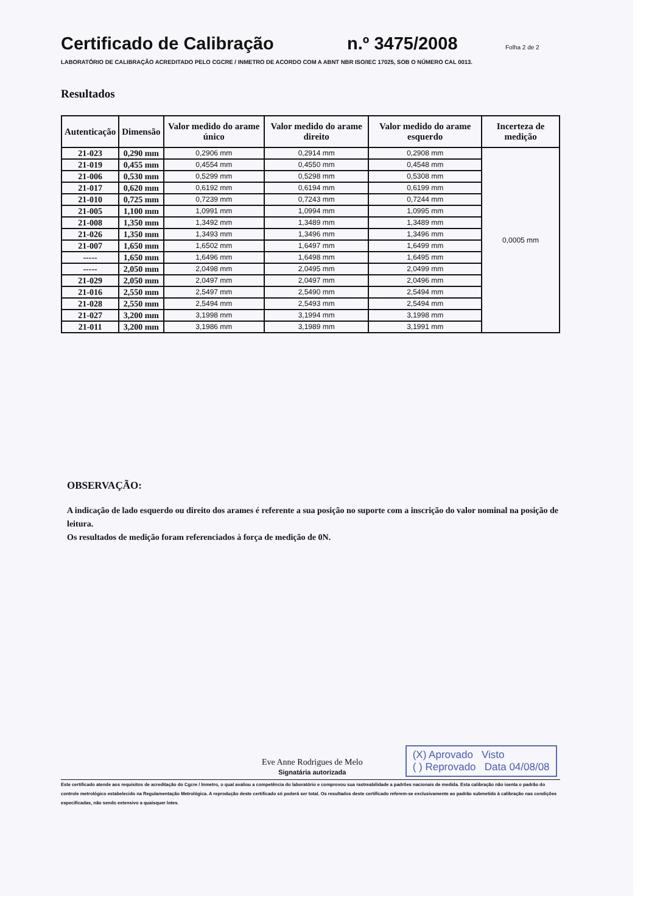Certificado de Calibração n.º 3475/2008 Folha 2 de 2
LABORATÓRIO DE CALIBRAÇÃO ACREDITADO PELO CGCRE / INMETRO DE ACORDO COM A ABNT NBR ISO/IEC 17025, SOB O NÚMERO CAL 0013.
Resultados
| Autenticação | Dimensão | Valor medido do arame único | Valor medido do arame direito | Valor medido do arame esquerdo | Incerteza de medição |
| --- | --- | --- | --- | --- | --- |
| 21-023 | 0,290 mm | 0,2906 mm | 0,2914 mm | 0,2908 mm | 0,0005 mm |
| 21-019 | 0,455 mm | 0,4554 mm | 0,4550 mm | 0,4548 mm | |
| 21-006 | 0,530 mm | 0,5299 mm | 0,5298 mm | 0,5308 mm | |
| 21-017 | 0,620 mm | 0,6192 mm | 0,6194 mm | 0,6199 mm | |
| 21-010 | 0,725 mm | 0,7239 mm | 0,7243 mm | 0,7244 mm | |
| 21-005 | 1,100 mm | 1,0991 mm | 1,0994 mm | 1,0995 mm | |
| 21-008 | 1,350 mm | 1,3492 mm | 1,3489 mm | 1,3489 mm | |
| 21-026 | 1,350 mm | 1,3493 mm | 1,3496 mm | 1,3496 mm | |
| 21-007 | 1,650 mm | 1,6502 mm | 1,6497 mm | 1,6499 mm | |
| ----- | 1,650 mm | 1,6496 mm | 1,6498 mm | 1,6495 mm | |
| ----- | 2,050 mm | 2,0498 mm | 2,0495 mm | 2,0499 mm | |
| 21-029 | 2,050 mm | 2,0497 mm | 2,0497 mm | 2,0496 mm | |
| 21-016 | 2,550 mm | 2,5497 mm | 2,5490 mm | 2,5494 mm | |
| 21-028 | 2,550 mm | 2,5494 mm | 2,5493 mm | 2,5494 mm | |
| 21-027 | 3,200 mm | 3,1998 mm | 3,1994 mm | 3,1998 mm | |
| 21-011 | 3,200 mm | 3,1986 mm | 3,1989 mm | 3,1991 mm | |
OBSERVAÇÃO:
A indicação de lado esquerdo ou direito dos arames é referente a sua posição no suporte com a inscrição do valor nominal na posição de leitura.
Os resultados de medição foram referenciados à força de medição de 0N.
Eve Anne Rodrigues de Melo
Signatária autorizada
(X) Aprovado Visto
( ) Reprovado Data 04/08/08
Este certificado atende aos requisitos de acreditação do Cgcre / Inmetro, o qual avaliou a competência do laboratório e comprovou sua rastreabilidade a padrões nacionais de medida. Esta calibração não isenta o padrão do controle metrológico estabelecido na Regulamentação Metrológica. A reprodução deste certificado só poderá ser total. Os resultados deste certificado referem-se exclusivamente ao padrão submetido à calibração nas condições especificadas, não sendo extensivo a quaisquer lotes.